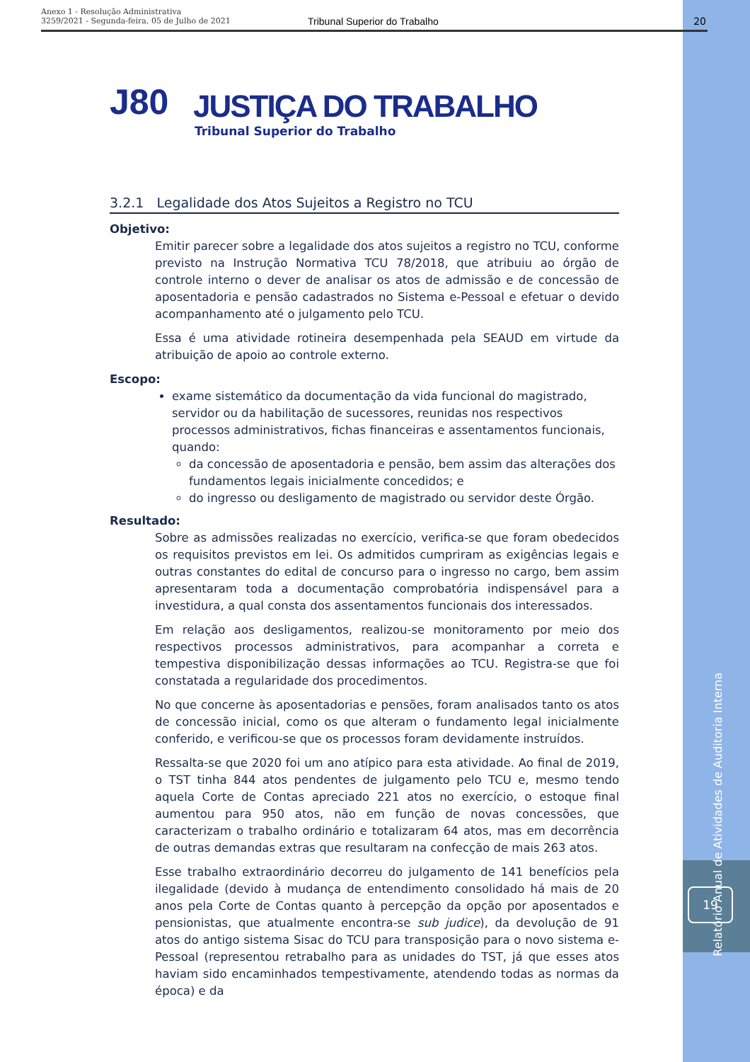Anexo 1 - Resolução Administrativa
3259/2021 - Segunda-feira, 05 de Julho de 2021 Tribunal Superior do Trabalho 20
J80
JUSTIÇA DO TRABALHO
Tribunal Superior do Trabalho
3.2.1 Legalidade dos Atos Sujeitos a Registro no TCU
Objetivo:
Emitir parecer sobre a legalidade dos atos sujeitos a registro no TCU, conforme previsto na Instrução Normativa TCU 78/2018, que atribuiu ao órgão de controle interno o dever de analisar os atos de admissão e de concessão de aposentadoria e pensão cadastrados no Sistema e-Pessoal e efetuar o devido acompanhamento até o julgamento pelo TCU.
Essa é uma atividade rotineira desempenhada pela SEAUD em virtude da atribuição de apoio ao controle externo.
Escopo:
exame sistemático da documentação da vida funcional do magistrado, servidor ou da habilitação de sucessores, reunidas nos respectivos processos administrativos, fichas financeiras e assentamentos funcionais, quando:
da concessão de aposentadoria e pensão, bem assim das alterações dos fundamentos legais inicialmente concedidos; e
do ingresso ou desligamento de magistrado ou servidor deste Órgão.
Resultado:
Sobre as admissões realizadas no exercício, verifica-se que foram obedecidos os requisitos previstos em lei. Os admitidos cumpriram as exigências legais e outras constantes do edital de concurso para o ingresso no cargo, bem assim apresentaram toda a documentação comprobatória indispensável para a investidura, a qual consta dos assentamentos funcionais dos interessados.
Em relação aos desligamentos, realizou-se monitoramento por meio dos respectivos processos administrativos, para acompanhar a correta e tempestiva disponibilização dessas informações ao TCU. Registra-se que foi constatada a regularidade dos procedimentos.
No que concerne às aposentadorias e pensões, foram analisados tanto os atos de concessão inicial, como os que alteram o fundamento legal inicialmente conferido, e verificou-se que os processos foram devidamente instruídos.
Ressalta-se que 2020 foi um ano atípico para esta atividade. Ao final de 2019, o TST tinha 844 atos pendentes de julgamento pelo TCU e, mesmo tendo aquela Corte de Contas apreciado 221 atos no exercício, o estoque final aumentou para 950 atos, não em função de novas concessões, que caracterizam o trabalho ordinário e totalizaram 64 atos, mas em decorrência de outras demandas extras que resultaram na confecção de mais 263 atos.
Esse trabalho extraordinário decorreu do julgamento de 141 benefícios pela ilegalidade (devido à mudança de entendimento consolidado há mais de 20 anos pela Corte de Contas quanto à percepção da opção por aposentados e pensionistas, que atualmente encontra-se sub judice), da devolução de 91 atos do antigo sistema Sisac do TCU para transposição para o novo sistema e-Pessoal (representou retrabalho para as unidades do TST, já que esses atos haviam sido encaminhados tempestivamente, atendendo todas as normas da época) e da
Relatório Anual de Atividades de Auditoria Interna
19